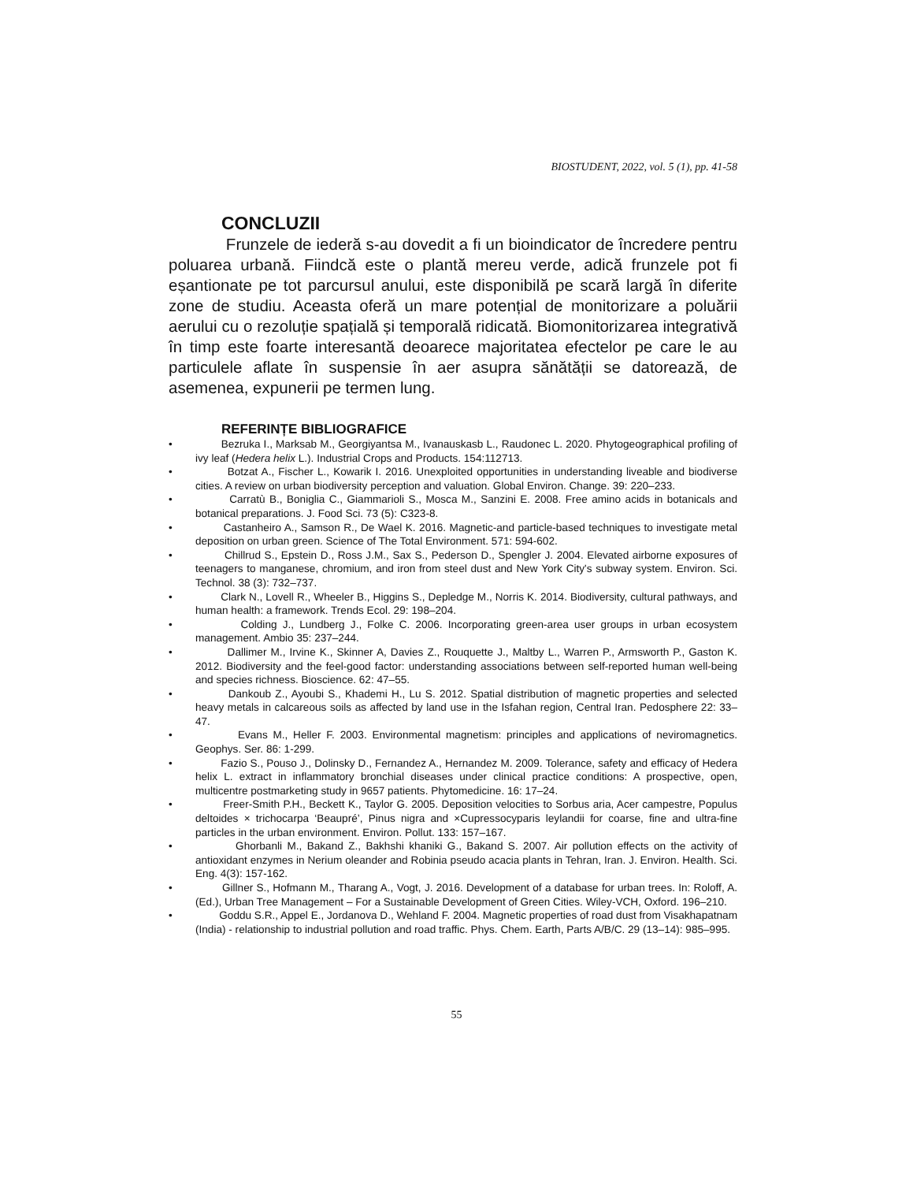BIOSTUDENT, 2022, vol. 5 (1), pp. 41-58
CONCLUZII
Frunzele de iederă s-au dovedit a fi un bioindicator de încredere pentru poluarea urbană. Fiindcă este o plantă mereu verde, adică frunzele pot fi eșantionate pe tot parcursul anului, este disponibilă pe scară largă în diferite zone de studiu. Aceasta oferă un mare potențial de monitorizare a poluării aerului cu o rezoluție spațială și temporală ridicată. Biomonitorizarea integrativă în timp este foarte interesantă deoarece majoritatea efectelor pe care le au particulele aflate în suspensie în aer asupra sănătății se datorează, de asemenea, expunerii pe termen lung.
REFERINȚE BIBLIOGRAFICE
• Bezruka I., Marksab M., Georgiyantsa M., Ivanauskasb L., Raudonec L. 2020. Phytogeographical profiling of ivy leaf (Hedera helix L.). Industrial Crops and Products. 154:112713.
• Botzat A., Fischer L., Kowarik I. 2016. Unexploited opportunities in understanding liveable and biodiverse cities. A review on urban biodiversity perception and valuation. Global Environ. Change. 39: 220–233.
• Carratù B., Boniglia C., Giammarioli S., Mosca M., Sanzini E. 2008. Free amino acids in botanicals and botanical preparations. J. Food Sci. 73 (5): C323-8.
• Castanheiro A., Samson R., De Wael K. 2016. Magnetic-and particle-based techniques to investigate metal deposition on urban green. Science of The Total Environment. 571: 594-602.
• Chillrud S., Epstein D., Ross J.M., Sax S., Pederson D., Spengler J. 2004. Elevated airborne exposures of teenagers to manganese, chromium, and iron from steel dust and New York City's subway system. Environ. Sci. Technol. 38 (3): 732–737.
• Clark N., Lovell R., Wheeler B., Higgins S., Depledge M., Norris K. 2014. Biodiversity, cultural pathways, and human health: a framework. Trends Ecol. 29: 198–204.
• Colding J., Lundberg J., Folke C. 2006. Incorporating green-area user groups in urban ecosystem management. Ambio 35: 237–244.
• Dallimer M., Irvine K., Skinner A, Davies Z., Rouquette J., Maltby L., Warren P., Armsworth P., Gaston K. 2012. Biodiversity and the feel-good factor: understanding associations between self-reported human well-being and species richness. Bioscience. 62: 47–55.
• Dankoub Z., Ayoubi S., Khademi H., Lu S. 2012. Spatial distribution of magnetic properties and selected heavy metals in calcareous soils as affected by land use in the Isfahan region, Central Iran. Pedosphere 22: 33–47.
• Evans M., Heller F. 2003. Environmental magnetism: principles and applications of neviromagnetics. Geophys. Ser. 86: 1-299.
• Fazio S., Pouso J., Dolinsky D., Fernandez A., Hernandez M. 2009. Tolerance, safety and efficacy of Hedera helix L. extract in inflammatory bronchial diseases under clinical practice conditions: A prospective, open, multicentre postmarketing study in 9657 patients. Phytomedicine. 16: 17–24.
• Freer-Smith P.H., Beckett K., Taylor G. 2005. Deposition velocities to Sorbus aria, Acer campestre, Populus deltoides × trichocarpa ‘Beaupré’, Pinus nigra and ×Cupressocyparis leylandii for coarse, fine and ultra-fine particles in the urban environment. Environ. Pollut. 133: 157–167.
• Ghorbanli M., Bakand Z., Bakhshi khaniki G., Bakand S. 2007. Air pollution effects on the activity of antioxidant enzymes in Nerium oleander and Robinia pseudo acacia plants in Tehran, Iran. J. Environ. Health. Sci. Eng. 4(3): 157-162.
• Gillner S., Hofmann M., Tharang A., Vogt, J. 2016. Development of a database for urban trees. In: Roloff, A. (Ed.), Urban Tree Management – For a Sustainable Development of Green Cities. Wiley-VCH, Oxford. 196–210.
• Goddu S.R., Appel E., Jordanova D., Wehland F. 2004. Magnetic properties of road dust from Visakhapatnam (India) - relationship to industrial pollution and road traffic. Phys. Chem. Earth, Parts A/B/C. 29 (13–14): 985–995.
55